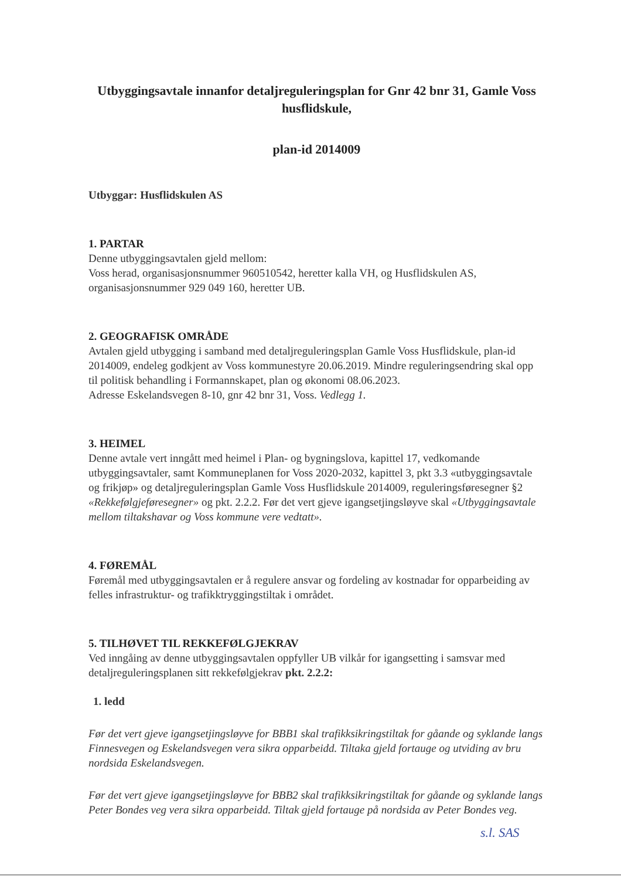Utbyggingsavtale innanfor detaljreguleringsplan for Gnr 42 bnr 31, Gamle Voss husflidskule,
plan-id 2014009
Utbyggar: Husflidskulen AS
1. PARTAR
Denne utbyggingsavtalen gjeld mellom:
Voss herad, organisasjonsnummer 960510542, heretter kalla VH, og Husflidskulen AS, organisasjonsnummer 929 049 160, heretter UB.
2. GEOGRAFISK OMRÅDE
Avtalen gjeld utbygging i samband med detaljreguleringsplan Gamle Voss Husflidskule, plan-id 2014009, endeleg godkjent av Voss kommunestyre 20.06.2019. Mindre reguleringsendring skal opp til politisk behandling i Formannskapet, plan og økonomi 08.06.2023.
Adresse Eskelandsvegen 8-10, gnr 42 bnr 31, Voss. Vedlegg 1.
3. HEIMEL
Denne avtale vert inngått med heimel i Plan- og bygningslova, kapittel 17, vedkomande utbyggingsavtaler, samt Kommuneplanen for Voss 2020-2032, kapittel 3, pkt 3.3 «utbyggingsavtale og frikjøp» og detaljreguleringsplan Gamle Voss Husflidskule 2014009, reguleringsføresegner §2 «Rekkefølgjeføresegner» og pkt. 2.2.2. Før det vert gjeve igangsetjingsløyve skal «Utbyggingsavtale mellom tiltakshavar og Voss kommune vere vedtatt».
4. FØREMÅL
Føremål med utbyggingsavtalen er å regulere ansvar og fordeling av kostnadar for opparbeiding av felles infrastruktur- og trafikktryggingstiltak i området.
5. TILHØVET TIL REKKEFØLGJEKRAV
Ved inngåing av denne utbyggingsavtalen oppfyller UB vilkår for igangsetting i samsvar med detaljreguleringsplanen sitt rekkefølgjekrav pkt. 2.2.2:
1. ledd
Før det vert gjeve igangsetjingsløyve for BBB1 skal trafikksikringstiltak for gåande og syklande langs Finnesvegen og Eskelandsvegen vera sikra opparbeidd. Tiltaka gjeld fortauge og utviding av bru nordsida Eskelandsvegen.
Før det vert gjeve igangsetjingsløyve for BBB2 skal trafikksikringstiltak for gåande og syklande langs Peter Bondes veg vera sikra opparbeidd. Tiltak gjeld fortauge på nordsida av Peter Bondes veg.
s.l. SAS